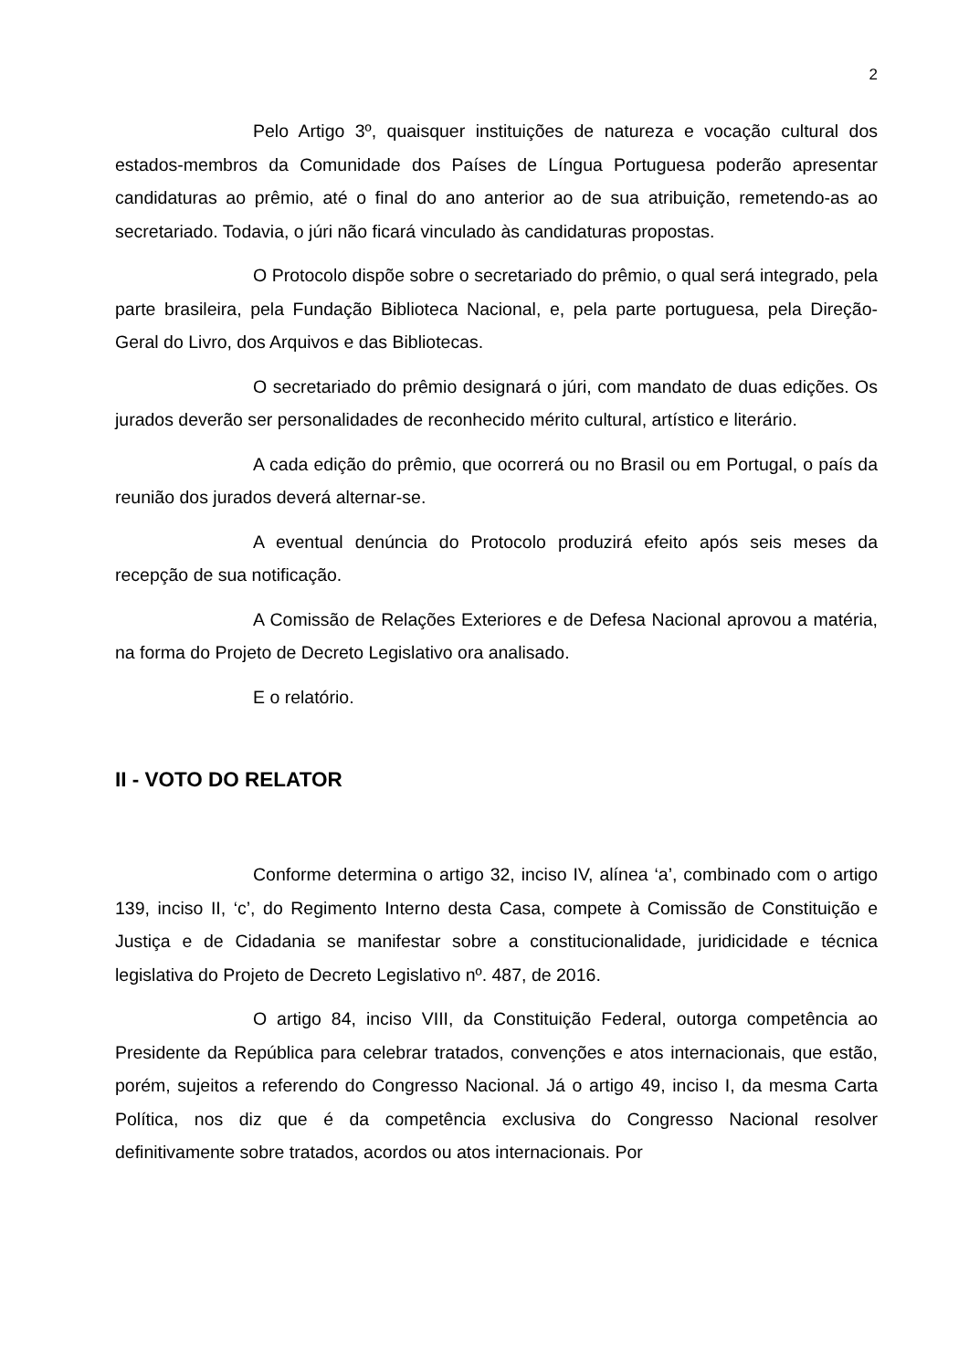2
Pelo Artigo 3º, quaisquer instituições de natureza e vocação cultural dos estados-membros da Comunidade dos Países de Língua Portuguesa poderão apresentar candidaturas ao prêmio, até o final do ano anterior ao de sua atribuição, remetendo-as ao secretariado. Todavia, o júri não ficará vinculado às candidaturas propostas.
O Protocolo dispõe sobre o secretariado do prêmio, o qual será integrado, pela parte brasileira, pela Fundação Biblioteca Nacional, e, pela parte portuguesa, pela Direção-Geral do Livro, dos Arquivos e das Bibliotecas.
O secretariado do prêmio designará o júri, com mandato de duas edições. Os jurados deverão ser personalidades de reconhecido mérito cultural, artístico e literário.
A cada edição do prêmio, que ocorrerá ou no Brasil ou em Portugal, o país da reunião dos jurados deverá alternar-se.
A eventual denúncia do Protocolo produzirá efeito após seis meses da recepção de sua notificação.
A Comissão de Relações Exteriores e de Defesa Nacional aprovou a matéria, na forma do Projeto de Decreto Legislativo ora analisado.
E o relatório.
II - VOTO DO RELATOR
Conforme determina o artigo 32, inciso IV, alínea ‘a’, combinado com o artigo 139, inciso II, ‘c’, do Regimento Interno desta Casa, compete à Comissão de Constituição e Justiça e de Cidadania se manifestar sobre a constitucionalidade, juridicidade e técnica legislativa do Projeto de Decreto Legislativo nº. 487, de 2016.
O artigo 84, inciso VIII, da Constituição Federal, outorga competência ao Presidente da República para celebrar tratados, convenções e atos internacionais, que estão, porém, sujeitos a referendo do Congresso Nacional. Já o artigo 49, inciso I, da mesma Carta Política, nos diz que é da competência exclusiva do Congresso Nacional resolver definitivamente sobre tratados, acordos ou atos internacionais. Por